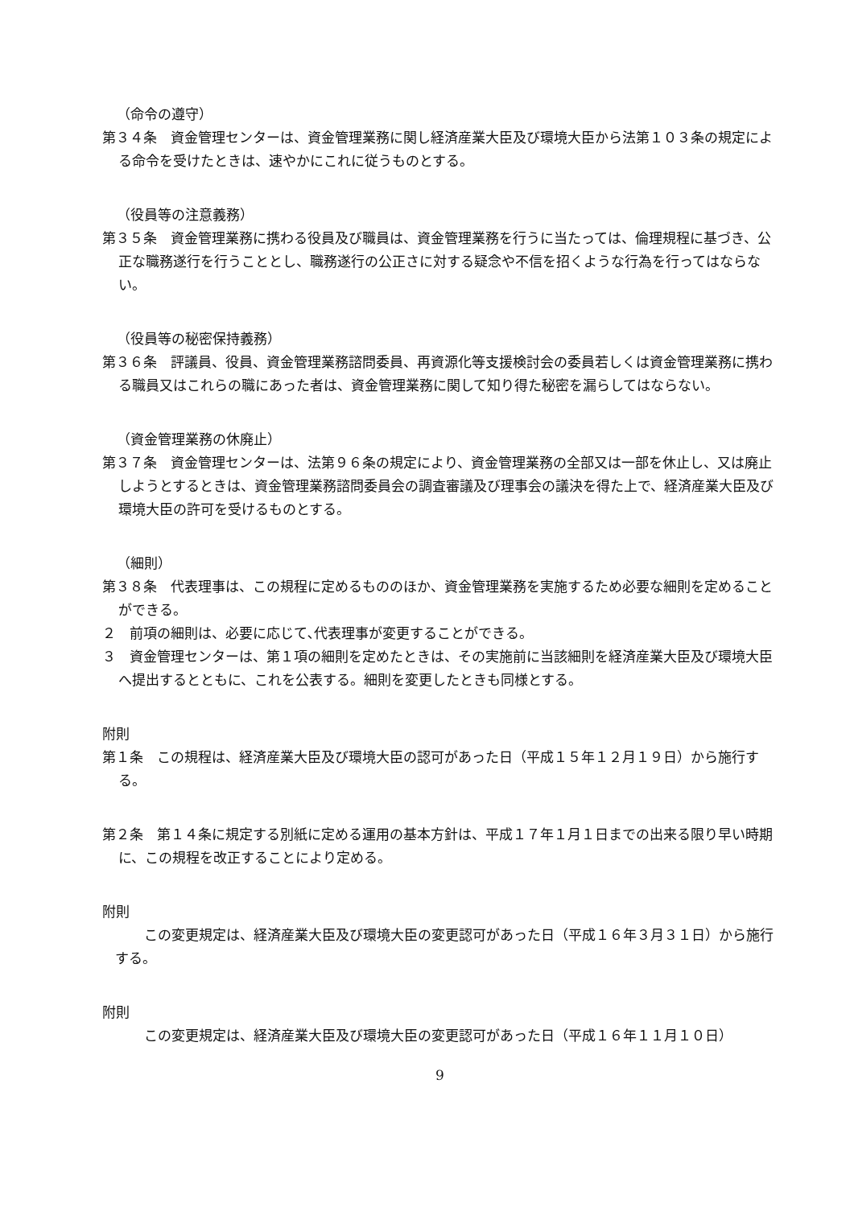（命令の遵守）
第３４条　資金管理センターは、資金管理業務に関し経済産業大臣及び環境大臣から法第１０３条の規定による命令を受けたときは、速やかにこれに従うものとする。
（役員等の注意義務）
第３５条　資金管理業務に携わる役員及び職員は、資金管理業務を行うに当たっては、倫理規程に基づき、公正な職務遂行を行うこととし、職務遂行の公正さに対する疑念や不信を招くような行為を行ってはならない。
（役員等の秘密保持義務）
第３６条　評議員、役員、資金管理業務諮問委員、再資源化等支援検討会の委員若しくは資金管理業務に携わる職員又はこれらの職にあった者は、資金管理業務に関して知り得た秘密を漏らしてはならない。
（資金管理業務の休廃止）
第３７条　資金管理センターは、法第９６条の規定により、資金管理業務の全部又は一部を休止し、又は廃止しようとするときは、資金管理業務諮問委員会の調査審議及び理事会の議決を得た上で、経済産業大臣及び環境大臣の許可を受けるものとする。
（細則）
第３８条　代表理事は、この規程に定めるもののほか、資金管理業務を実施するため必要な細則を定めることができる。
２　前項の細則は、必要に応じて､代表理事が変更することができる。
３　資金管理センターは、第１項の細則を定めたときは、その実施前に当該細則を経済産業大臣及び環境大臣へ提出するとともに、これを公表する。細則を変更したときも同様とする。
附則
第１条　この規程は、経済産業大臣及び環境大臣の認可があった日（平成１５年１２月１９日）から施行する。
第２条　第１４条に規定する別紙に定める運用の基本方針は、平成１７年１月１日までの出来る限り早い時期に、この規程を改正することにより定める。
附則
この変更規定は、経済産業大臣及び環境大臣の変更認可があった日（平成１６年３月３１日）から施行する。
附則
この変更規定は、経済産業大臣及び環境大臣の変更認可があった日（平成１６年１１月１０日）
9